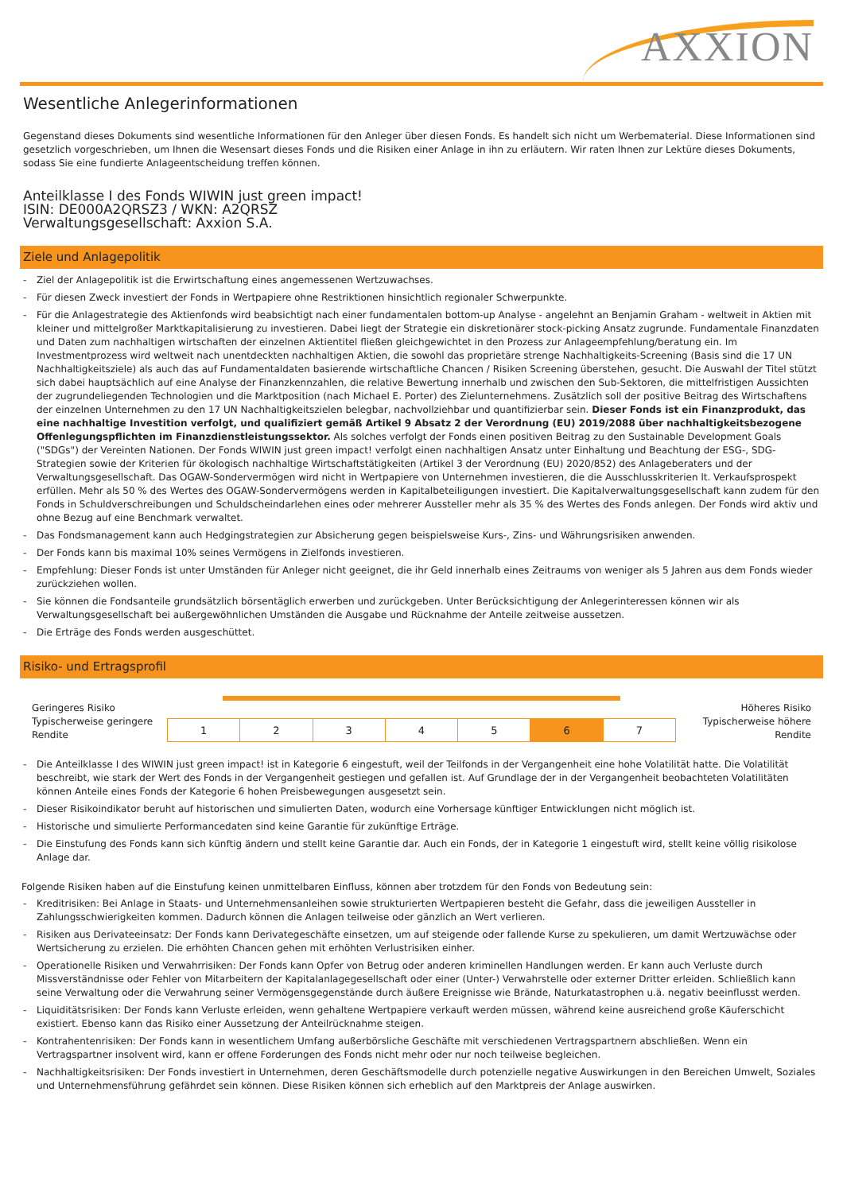AXXION
Wesentliche Anlegerinformationen
Gegenstand dieses Dokuments sind wesentliche Informationen für den Anleger über diesen Fonds. Es handelt sich nicht um Werbematerial. Diese Informationen sind gesetzlich vorgeschrieben, um Ihnen die Wesensart dieses Fonds und die Risiken einer Anlage in ihn zu erläutern. Wir raten Ihnen zur Lektüre dieses Dokuments, sodass Sie eine fundierte Anlageentscheidung treffen können.
Anteilklasse I des Fonds WIWIN just green impact!
ISIN: DE000A2QRSZ3 / WKN: A2QRSZ
Verwaltungsgesellschaft: Axxion S.A.
Ziele und Anlagepolitik
- Ziel der Anlagepolitik ist die Erwirtschaftung eines angemessenen Wertzuwachses.
- Für diesen Zweck investiert der Fonds in Wertpapiere ohne Restriktionen hinsichtlich regionaler Schwerpunkte.
- Für die Anlagestrategie des Aktienfonds wird beabsichtigt nach einer fundamentalen bottom-up Analyse - angelehnt an Benjamin Graham - weltweit in Aktien mit kleiner und mittelgroßer Marktkapitalisierung zu investieren. Dabei liegt der Strategie ein diskretionärer stock-picking Ansatz zugrunde. Fundamentale Finanzdaten und Daten zum nachhaltigen wirtschaften der einzelnen Aktientitel fließen gleichgewichtet in den Prozess zur Anlageempfehlung/beratung ein. Im Investmentprozess wird weltweit nach unentdeckten nachhaltigen Aktien, die sowohl das proprietäre strenge Nachhaltigkeits-Screening (Basis sind die 17 UN Nachhaltigkeitsziele) als auch das auf Fundamentaldaten basierende wirtschaftliche Chancen / Risiken Screening überstehen, gesucht. Die Auswahl der Titel stützt sich dabei hauptsächlich auf eine Analyse der Finanzkennzahlen, die relative Bewertung innerhalb und zwischen den Sub-Sektoren, die mittelfristigen Aussichten der zugrundeliegenden Technologien und die Marktposition (nach Michael E. Porter) des Zielunternehmens. Zusätzlich soll der positive Beitrag des Wirtschaftens der einzelnen Unternehmen zu den 17 UN Nachhaltigkeitszielen belegbar, nachvollziehbar und quantifizierbar sein. Dieser Fonds ist ein Finanzprodukt, das eine nachhaltige Investition verfolgt, und qualifiziert gemäß Artikel 9 Absatz 2 der Verordnung (EU) 2019/2088 über nachhaltigkeitsbezogene Offenlegungspflichten im Finanzdienstleistungssektor. Als solches verfolgt der Fonds einen positiven Beitrag zu den Sustainable Development Goals ("SDGs") der Vereinten Nationen. Der Fonds WIWIN just green impact! verfolgt einen nachhaltigen Ansatz unter Einhaltung und Beachtung der ESG-, SDG-Strategien sowie der Kriterien für ökologisch nachhaltige Wirtschaftstätigkeiten (Artikel 3 der Verordnung (EU) 2020/852) des Anlageberaters und der Verwaltungsgesellschaft. Das OGAW-Sondervermögen wird nicht in Wertpapiere von Unternehmen investieren, die die Ausschlusskriterien lt. Verkaufsprospekt erfüllen. Mehr als 50 % des Wertes des OGAW-Sondervermögens werden in Kapitalbeteiligungen investiert. Die Kapitalverwaltungsgesellschaft kann zudem für den Fonds in Schuldverschreibungen und Schuldscheindarlehen eines oder mehrerer Aussteller mehr als 35 % des Wertes des Fonds anlegen. Der Fonds wird aktiv und ohne Bezug auf eine Benchmark verwaltet.
- Das Fondsmanagement kann auch Hedgingstrategien zur Absicherung gegen beispielsweise Kurs-, Zins- und Währungsrisiken anwenden.
- Der Fonds kann bis maximal 10% seines Vermögens in Zielfonds investieren.
- Empfehlung: Dieser Fonds ist unter Umständen für Anleger nicht geeignet, die ihr Geld innerhalb eines Zeitraums von weniger als 5 Jahren aus dem Fonds wieder zurückziehen wollen.
- Sie können die Fondsanteile grundsätzlich börsentäglich erwerben und zurückgeben. Unter Berücksichtigung der Anlegerinteressen können wir als Verwaltungsgesellschaft bei außergewöhnlichen Umständen die Ausgabe und Rücknahme der Anteile zeitweise aussetzen.
- Die Erträge des Fonds werden ausgeschüttet.
Risiko- und Ertragsprofil
Geringeres Risiko
Typischerweise geringere Rendite
| 1 | 2 | 3 | 4 | 5 | 6 | 7 |
Höheres Risiko
Typischerweise höhere Rendite
- Die Anteilklasse I des WIWIN just green impact! ist in Kategorie 6 eingestuft, weil der Teilfonds in der Vergangenheit eine hohe Volatilität hatte. Die Volatilität beschreibt, wie stark der Wert des Fonds in der Vergangenheit gestiegen und gefallen ist. Auf Grundlage der in der Vergangenheit beobachteten Volatilitäten können Anteile eines Fonds der Kategorie 6 hohen Preisbewegungen ausgesetzt sein.
- Dieser Risikoindikator beruht auf historischen und simulierten Daten, wodurch eine Vorhersage künftiger Entwicklungen nicht möglich ist.
- Historische und simulierte Performancedaten sind keine Garantie für zukünftige Erträge.
- Die Einstufung des Fonds kann sich künftig ändern und stellt keine Garantie dar. Auch ein Fonds, der in Kategorie 1 eingestuft wird, stellt keine völlig risikolose Anlage dar.
Folgende Risiken haben auf die Einstufung keinen unmittelbaren Einfluss, können aber trotzdem für den Fonds von Bedeutung sein:
- Kreditrisiken: Bei Anlage in Staats- und Unternehmensanleihen sowie strukturierten Wertpapieren besteht die Gefahr, dass die jeweiligen Aussteller in Zahlungsschwierigkeiten kommen. Dadurch können die Anlagen teilweise oder gänzlich an Wert verlieren.
- Risiken aus Derivateeinsatz: Der Fonds kann Derivategeschäfte einsetzen, um auf steigende oder fallende Kurse zu spekulieren, um damit Wertzuwächse oder Wertsicherung zu erzielen. Die erhöhten Chancen gehen mit erhöhten Verlustrisiken einher.
- Operationelle Risiken und Verwahrrisiken: Der Fonds kann Opfer von Betrug oder anderen kriminellen Handlungen werden. Er kann auch Verluste durch Missverständnisse oder Fehler von Mitarbeitern der Kapitalanlagegesellschaft oder einer (Unter-) Verwahrstelle oder externer Dritter erleiden. Schließlich kann seine Verwaltung oder die Verwahrung seiner Vermögensgegenstände durch äußere Ereignisse wie Brände, Naturkatastrophen u.ä. negativ beeinflusst werden.
- Liquiditätsrisiken: Der Fonds kann Verluste erleiden, wenn gehaltene Wertpapiere verkauft werden müssen, während keine ausreichend große Käuferschicht existiert. Ebenso kann das Risiko einer Aussetzung der Anteilrücknahme steigen.
- Kontrahentenrisiken: Der Fonds kann in wesentlichem Umfang außerbörsliche Geschäfte mit verschiedenen Vertragspartnern abschließen. Wenn ein Vertragspartner insolvent wird, kann er offene Forderungen des Fonds nicht mehr oder nur noch teilweise begleichen.
- Nachhaltigkeitsrisiken: Der Fonds investiert in Unternehmen, deren Geschäftsmodelle durch potenzielle negative Auswirkungen in den Bereichen Umwelt, Soziales und Unternehmensführung gefährdet sein können. Diese Risiken können sich erheblich auf den Marktpreis der Anlage auswirken.